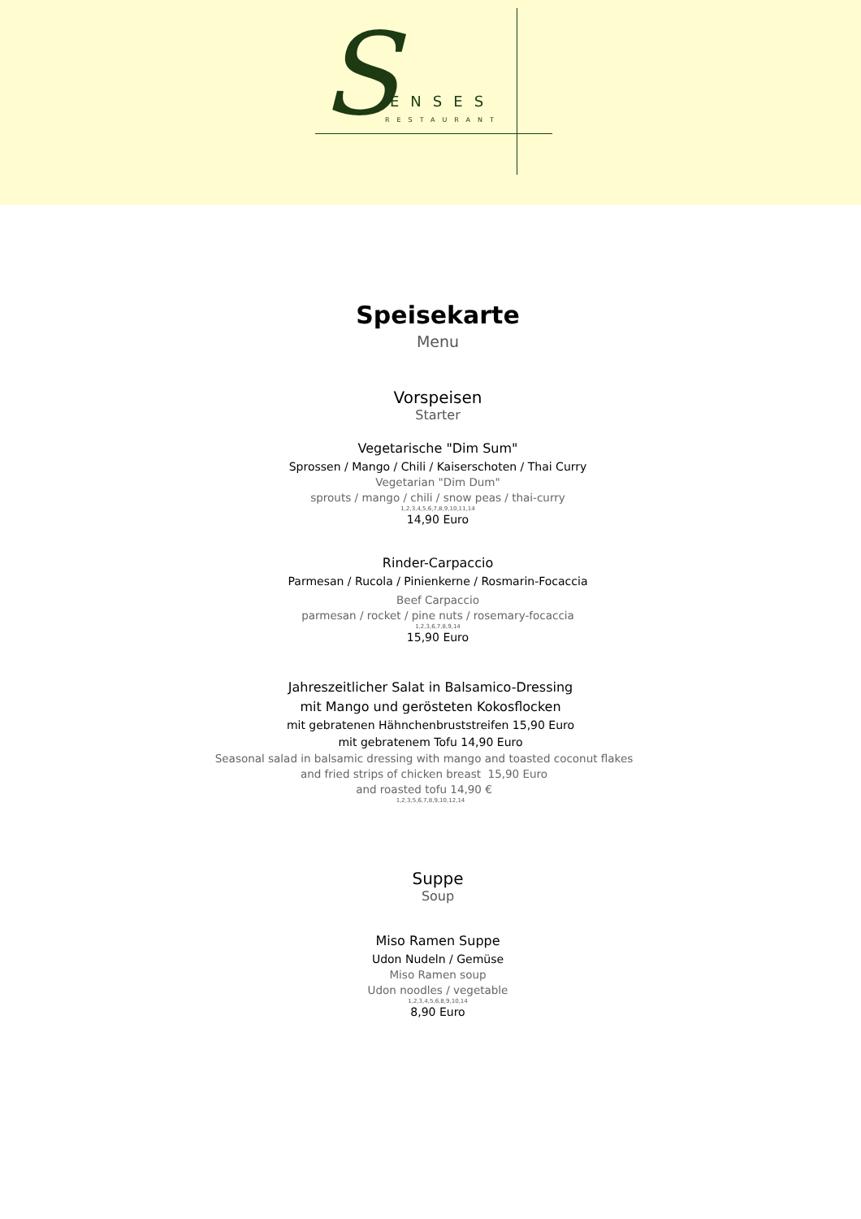S ENSES
RESTAURANT
Speisekarte
Menu
Vorspeisen
Starter
Vegetarische "Dim Sum"
Sprossen / Mango / Chili / Kaiserschoten / Thai Curry
Vegetarian "Dim Dum"
sprouts / mango / chili / snow peas / thai-curry
1,2,3,4,5,6,7,8,9,10,11,14
14,90 Euro
Rinder-Carpaccio
Parmesan / Rucola / Pinienkerne / Rosmarin-Focaccia
Beef Carpaccio
parmesan / rocket / pine nuts / rosemary-focaccia
1,2,3,6,7,8,9,14
15,90 Euro
Jahreszeitlicher Salat in Balsamico-Dressing
mit Mango und gerösteten Kokosflocken
mit gebratenen Hähnchenbruststreifen 15,90 Euro
mit gebratenem Tofu 14,90 Euro
Seasonal salad in balsamic dressing with mango and toasted coconut flakes
and fried strips of chicken breast 15,90 Euro
and roasted tofu 14,90 €
1,2,3,5,6,7,8,9,10,12,14
Suppe
Soup
Miso Ramen Suppe
Udon Nudeln / Gemüse
Miso Ramen soup
Udon noodles / vegetable
1,2,3,4,5,6,8,9,10,14
8,90 Euro